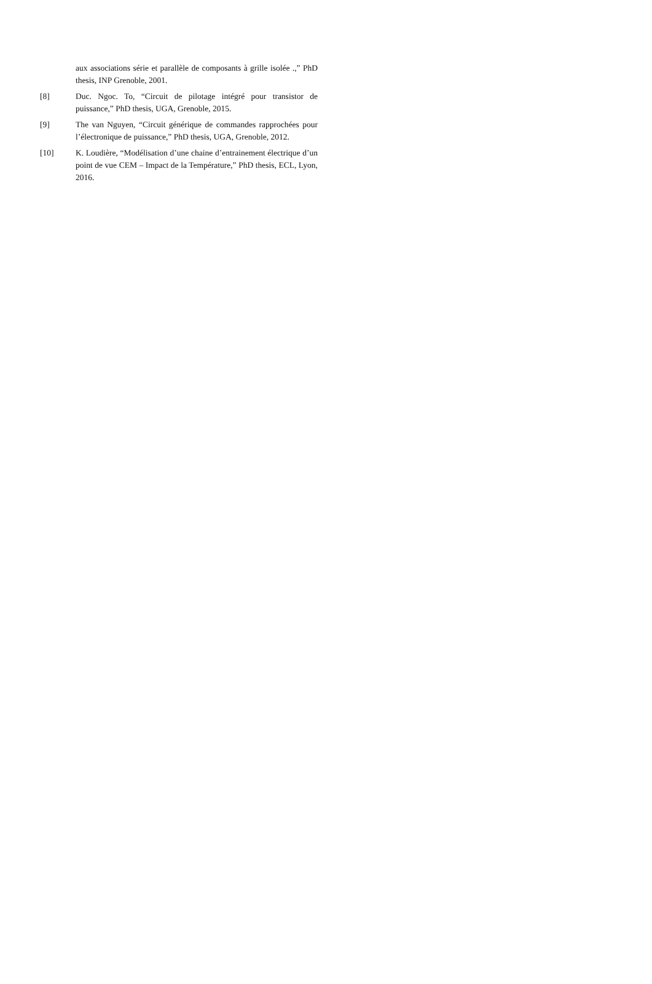aux associations série et parallèle de composants à grille isolée .,” PhD thesis, INP Grenoble, 2001.
[8] Duc. Ngoc. To, “Circuit de pilotage intégré pour transistor de puissance,” PhD thesis, UGA, Grenoble, 2015.
[9] The van Nguyen, “Circuit générique de commandes rapprochées pour l’électronique de puissance,” PhD thesis, UGA, Grenoble, 2012.
[10] K. Loudière, “Modélisation d’une chaine d’entrainement électrique d’un point de vue CEM – Impact de la Température,” PhD thesis, ECL, Lyon, 2016.